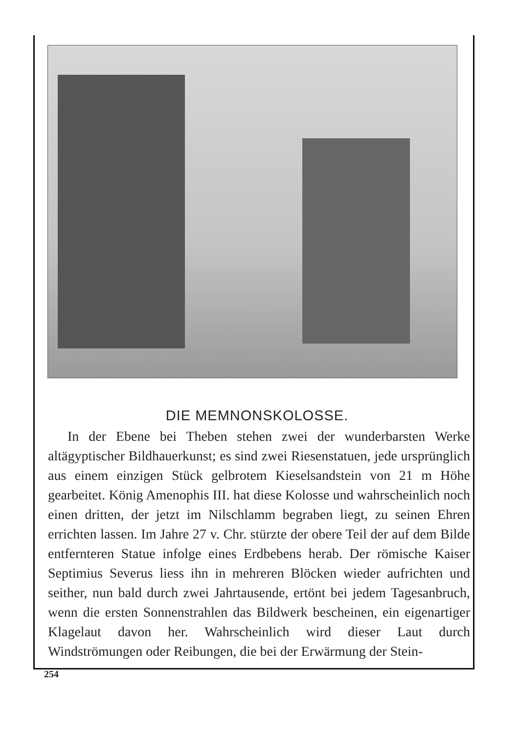DIE MEMNONSKOLOSSE.
In der Ebene bei Theben stehen zwei der wunderbarsten Werke altägyptischer Bildhauerkunst; es sind zwei Riesenstatuen, jede ursprünglich aus einem einzigen Stück gelbrotem Kieselsandstein von 21 m Höhe gearbeitet. König Amenophis III. hat diese Kolosse und wahrscheinlich noch einen dritten, der jetzt im Nilschlamm begraben liegt, zu seinen Ehren errichten lassen. Im Jahre 27 v. Chr. stürzte der obere Teil der auf dem Bilde entfernteren Statue infolge eines Erdbebens herab. Der römische Kaiser Septimius Severus liess ihn in mehreren Blöcken wieder aufrichten und seither, nun bald durch zwei Jahrtausende, ertönt bei jedem Tagesanbruch, wenn die ersten Sonnenstrahlen das Bildwerk bescheinen, ein eigenartiger Klagelaut davon her. Wahrscheinlich wird dieser Laut durch Windströmungen oder Reibungen, die bei der Erwärmung der Stein-
254